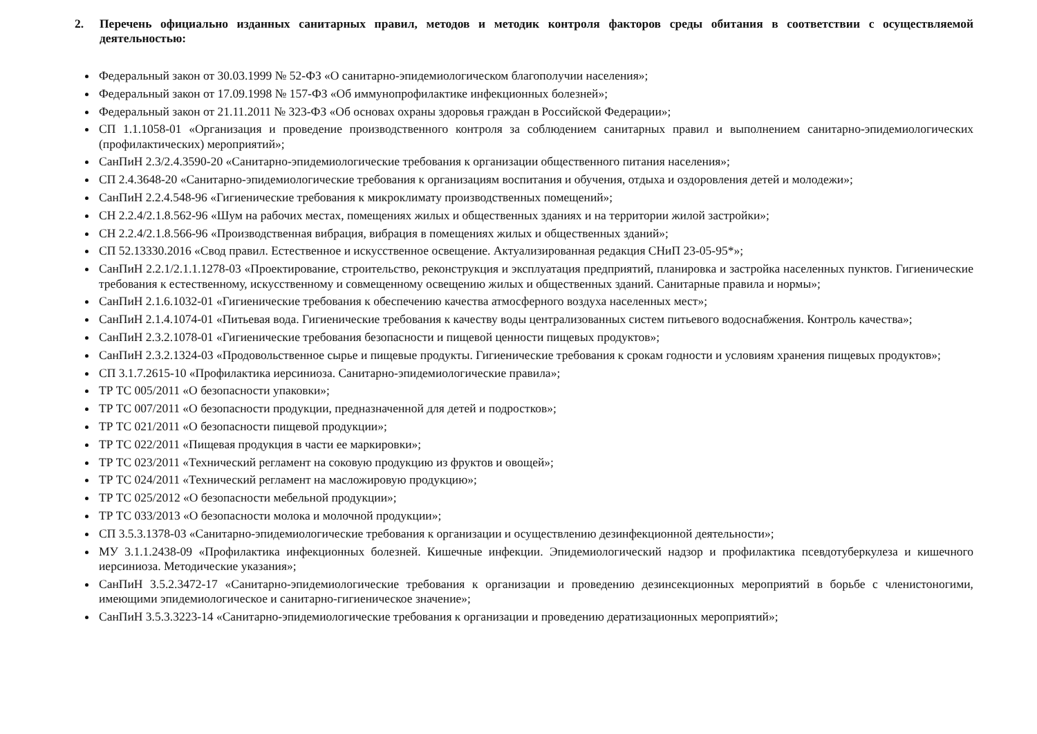2. Перечень официально изданных санитарных правил, методов и методик контроля факторов среды обитания в соответствии с осуществляемой деятельностью:
Федеральный закон от 30.03.1999 № 52-ФЗ «О санитарно-эпидемиологическом благополучии населения»;
Федеральный закон от 17.09.1998 № 157-ФЗ «Об иммунопрофилактике инфекционных болезней»;
Федеральный закон от 21.11.2011 № 323-ФЗ «Об основах охраны здоровья граждан в Российской Федерации»;
СП 1.1.1058-01 «Организация и проведение производственного контроля за соблюдением санитарных правил и выполнением санитарно-эпидемиологических (профилактических) мероприятий»;
СанПиН 2.3/2.4.3590-20 «Санитарно-эпидемиологические требования к организации общественного питания населения»;
СП 2.4.3648-20 «Санитарно-эпидемиологические требования к организациям воспитания и обучения, отдыха и оздоровления детей и молодежи»;
СанПиН 2.2.4.548-96 «Гигиенические требования к микроклимату производственных помещений»;
СН 2.2.4/2.1.8.562-96 «Шум на рабочих местах, помещениях жилых и общественных зданиях и на территории жилой застройки»;
СН 2.2.4/2.1.8.566-96 «Производственная вибрация, вибрация в помещениях жилых и общественных зданий»;
СП 52.13330.2016 «Свод правил. Естественное и искусственное освещение. Актуализированная редакция СНиП 23-05-95*»;
СанПиН 2.2.1/2.1.1.1278-03 «Проектирование, строительство, реконструкция и эксплуатация предприятий, планировка и застройка населенных пунктов. Гигиенические требования к естественному, искусственному и совмещенному освещению жилых и общественных зданий. Санитарные правила и нормы»;
СанПиН 2.1.6.1032-01 «Гигиенические требования к обеспечению качества атмосферного воздуха населенных мест»;
СанПиН 2.1.4.1074-01 «Питьевая вода. Гигиенические требования к качеству воды централизованных систем питьевого водоснабжения. Контроль качества»;
СанПиН 2.3.2.1078-01 «Гигиенические требования безопасности и пищевой ценности пищевых продуктов»;
СанПиН 2.3.2.1324-03 «Продовольственное сырье и пищевые продукты. Гигиенические требования к срокам годности и условиям хранения пищевых продуктов»;
СП 3.1.7.2615-10 «Профилактика иерсиниоза. Санитарно-эпидемиологические правила»;
ТР ТС 005/2011 «О безопасности упаковки»;
ТР ТС 007/2011 «О безопасности продукции, предназначенной для детей и подростков»;
ТР ТС 021/2011 «О безопасности пищевой продукции»;
ТР ТС 022/2011 «Пищевая продукция в части ее маркировки»;
ТР ТС 023/2011 «Технический регламент на соковую продукцию из фруктов и овощей»;
ТР ТС 024/2011 «Технический регламент на масложировую продукцию»;
ТР ТС 025/2012 «О безопасности мебельной продукции»;
ТР ТС 033/2013 «О безопасности молока и молочной продукции»;
СП 3.5.3.1378-03 «Санитарно-эпидемиологические требования к организации и осуществлению дезинфекционной деятельности»;
МУ 3.1.1.2438-09 «Профилактика инфекционных болезней. Кишечные инфекции. Эпидемиологический надзор и профилактика псевдотуберкулеза и кишечного иерсиниоза. Методические указания»;
СанПиН 3.5.2.3472-17 «Санитарно-эпидемиологические требования к организации и проведению дезинсекционных мероприятий в борьбе с членистоногими, имеющими эпидемиологическое и санитарно-гигиеническое значение»;
СанПиН 3.5.3.3223-14 «Санитарно-эпидемиологические требования к организации и проведению дератизационных мероприятий»;